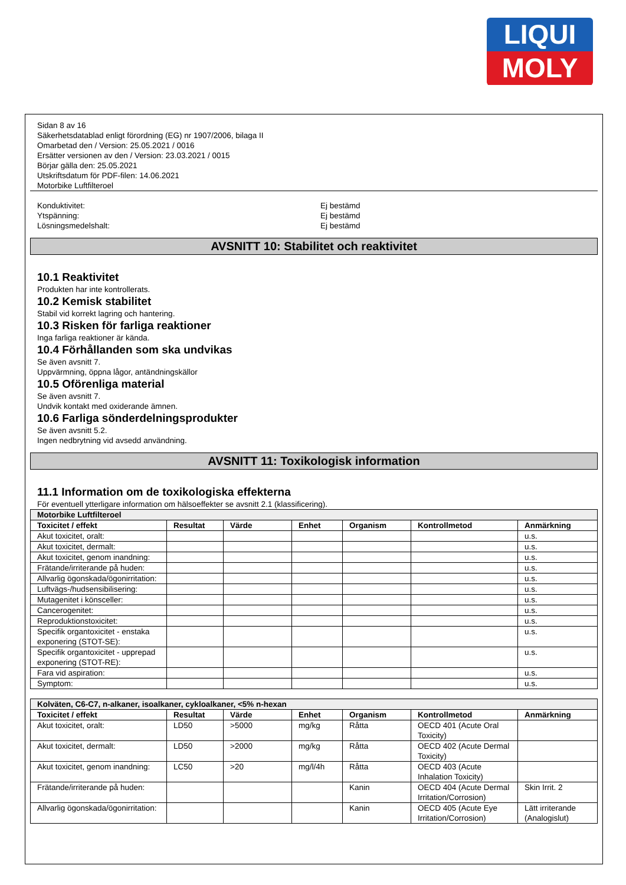LIQUI
MOLY
Sidan 8 av 16
Säkerhetsdatablad enligt förordning (EG) nr 1907/2006, bilaga II
Omarbetad den / Version: 25.05.2021 / 0016
Ersätter versionen av den / Version: 23.03.2021 / 0015
Börjar gälla den: 25.05.2021
Utskriftsdatum för PDF-filen: 14.06.2021
Motorbike Luftfilteroel
Konduktivitet: Ej bestämd
Ytspänning: Ej bestämd
Lösningsmedelshalt: Ej bestämd
AVSNITT 10: Stabilitet och reaktivitet
10.1 Reaktivitet
Produkten har inte kontrollerats.
10.2 Kemisk stabilitet
Stabil vid korrekt lagring och hantering.
10.3 Risken för farliga reaktioner
Inga farliga reaktioner är kända.
10.4 Förhållanden som ska undvikas
Se även avsnitt 7.
Uppvärmning, öppna lågor, antändningskällor
10.5 Oförenliga material
Se även avsnitt 7.
Undvik kontakt med oxiderande ämnen.
10.6 Farliga sönderdelningsprodukter
Se även avsnitt 5.2.
Ingen nedbrytning vid avsedd användning.
AVSNITT 11: Toxikologisk information
11.1 Information om de toxikologiska effekterna
För eventuell ytterligare information om hälsoeffekter se avsnitt 2.1 (klassificering).
| Motorbike Luftfilteroel | | | | | | |
| Toxicitet / effekt | Resultat | Värde | Enhet | Organism | Kontrollmetod | Anmärkning |
| Akut toxicitet, oralt: | | | | | | u.s. |
| Akut toxicitet, dermalt: | | | | | | u.s. |
| Akut toxicitet, genom inandning: | | | | | | u.s. |
| Frätande/irriterande på huden: | | | | | | u.s. |
| Allvarlig ögonskada/ögonirritation: | | | | | | u.s. |
| Luftvägs-/hudsensibilisering: | | | | | | u.s. |
| Mutagenitet i könsceller: | | | | | | u.s. |
| Cancerogenitet: | | | | | | u.s. |
| Reproduktionstoxicitet: | | | | | | u.s. |
| Specifik organtoxicitet - enstaka exponering (STOT-SE): | | | | | | u.s. |
| Specifik organtoxicitet - upprepad exponering (STOT-RE): | | | | | | u.s. |
| Fara vid aspiration: | | | | | | u.s. |
| Symptom: | | | | | | u.s. |
| Kolväten, C6-C7, n-alkaner, isoalkaner, cykloalkaner, <5% n-hexan | | | | | | |
| Toxicitet / effekt | Resultat | Värde | Enhet | Organism | Kontrollmetod | Anmärkning |
| Akut toxicitet, oralt: | LD50 | >5000 | mg/kg | Råtta | OECD 401 (Acute Oral Toxicity) | |
| Akut toxicitet, dermalt: | LD50 | >2000 | mg/kg | Råtta | OECD 402 (Acute Dermal Toxicity) | |
| Akut toxicitet, genom inandning: | LC50 | >20 | mg/l/4h | Råtta | OECD 403 (Acute Inhalation Toxicity) | |
| Frätande/irriterande på huden: | | | | Kanin | OECD 404 (Acute Dermal Irritation/Corrosion) | Skin Irrit. 2 |
| Allvarlig ögonskada/ögonirritation: | | | | Kanin | OECD 405 (Acute Eye Irritation/Corrosion) | Lätt irriterande (Analogislut) |